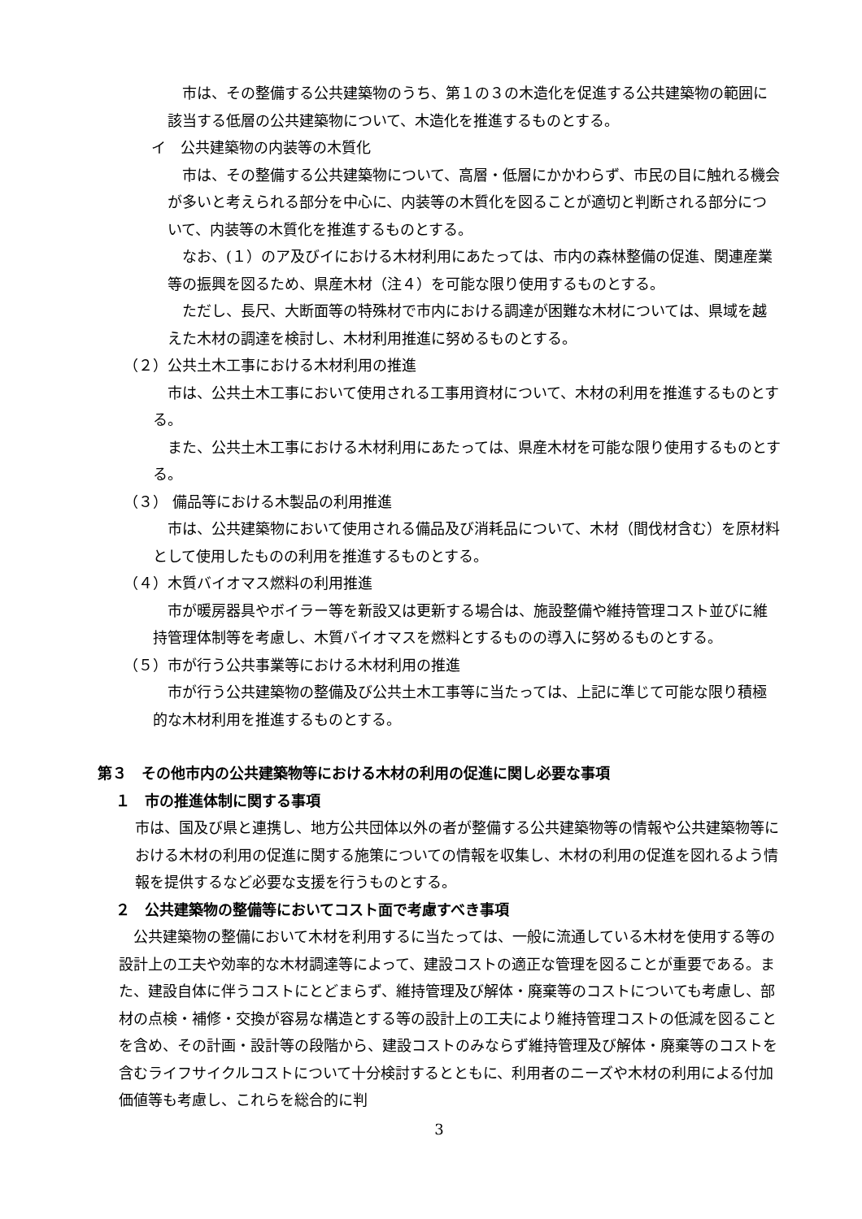市は、その整備する公共建築物のうち、第１の３の木造化を促進する公共建築物の範囲に該当する低層の公共建築物について、木造化を推進するものとする。
イ　公共建築物の内装等の木質化
市は、その整備する公共建築物について、高層・低層にかかわらず、市民の目に触れる機会が多いと考えられる部分を中心に、内装等の木質化を図ることが適切と判断される部分について、内装等の木質化を推進するものとする。
なお、(１）のア及びイにおける木材利用にあたっては、市内の森林整備の促進、関連産業等の振興を図るため、県産木材（注４）を可能な限り使用するものとする。
ただし、長尺、大断面等の特殊材で市内における調達が困難な木材については、県域を越えた木材の調達を検討し、木材利用推進に努めるものとする。
（２）公共土木工事における木材利用の推進
市は、公共土木工事において使用される工事用資材について、木材の利用を推進するものとする。
また、公共土木工事における木材利用にあたっては、県産木材を可能な限り使用するものとする。
（３） 備品等における木製品の利用推進
市は、公共建築物において使用される備品及び消耗品について、木材（間伐材含む）を原材料として使用したものの利用を推進するものとする。
（４）木質バイオマス燃料の利用推進
市が暖房器具やボイラー等を新設又は更新する場合は、施設整備や維持管理コスト並びに維持管理体制等を考慮し、木質バイオマスを燃料とするものの導入に努めるものとする。
（５）市が行う公共事業等における木材利用の推進
市が行う公共建築物の整備及び公共土木工事等に当たっては、上記に準じて可能な限り積極的な木材利用を推進するものとする。
第３　その他市内の公共建築物等における木材の利用の促進に関し必要な事項
１　市の推進体制に関する事項
市は、国及び県と連携し、地方公共団体以外の者が整備する公共建築物等の情報や公共建築物等における木材の利用の促進に関する施策についての情報を収集し、木材の利用の促進を図れるよう情報を提供するなど必要な支援を行うものとする。
２　公共建築物の整備等においてコスト面で考慮すべき事項
公共建築物の整備において木材を利用するに当たっては、一般に流通している木材を使用する等の設計上の工夫や効率的な木材調達等によって、建設コストの適正な管理を図ることが重要である。また、建設自体に伴うコストにとどまらず、維持管理及び解体・廃棄等のコストについても考慮し、部材の点検・補修・交換が容易な構造とする等の設計上の工夫により維持管理コストの低減を図ることを含め、その計画・設計等の段階から、建設コストのみならず維持管理及び解体・廃棄等のコストを含むライフサイクルコストについて十分検討するとともに、利用者のニーズや木材の利用による付加価値等も考慮し、これらを総合的に判
3